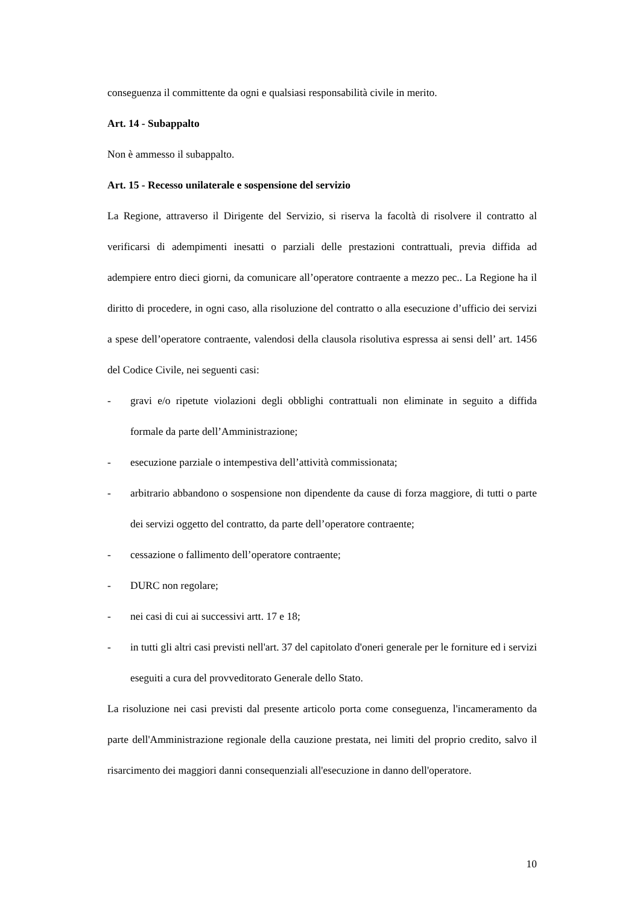conseguenza il committente da ogni e qualsiasi responsabilità civile in merito.
Art. 14 - Subappalto
Non è ammesso il subappalto.
Art. 15 - Recesso unilaterale e sospensione del servizio
La Regione, attraverso il Dirigente del Servizio, si riserva la facoltà di risolvere il contratto al verificarsi di adempimenti inesatti o parziali delle prestazioni contrattuali, previa diffida ad adempiere entro dieci giorni, da comunicare all’operatore contraente a mezzo pec.. La Regione ha il diritto di procedere, in ogni caso, alla risoluzione del contratto o alla esecuzione d’ufficio dei servizi a spese dell’operatore contraente, valendosi della clausola risolutiva espressa ai sensi dell’ art. 1456 del Codice Civile, nei seguenti casi:
- gravi e/o ripetute violazioni degli obblighi contrattuali non eliminate in seguito a diffida formale da parte dell’Amministrazione;
- esecuzione parziale o intempestiva dell’attività commissionata;
- arbitrario abbandono o sospensione non dipendente da cause di forza maggiore, di tutti o parte dei servizi oggetto del contratto, da parte dell’operatore contraente;
- cessazione o fallimento dell’operatore contraente;
- DURC non regolare;
- nei casi di cui ai successivi artt. 17 e 18;
- in tutti gli altri casi previsti nell'art. 37 del capitolato d'oneri generale per le forniture ed i servizi eseguiti a cura del provveditorato Generale dello Stato.
La risoluzione nei casi previsti dal presente articolo porta come conseguenza, l'incameramento da parte dell'Amministrazione regionale della cauzione prestata, nei limiti del proprio credito, salvo il risarcimento dei maggiori danni consequenziali all'esecuzione in danno dell'operatore.
10